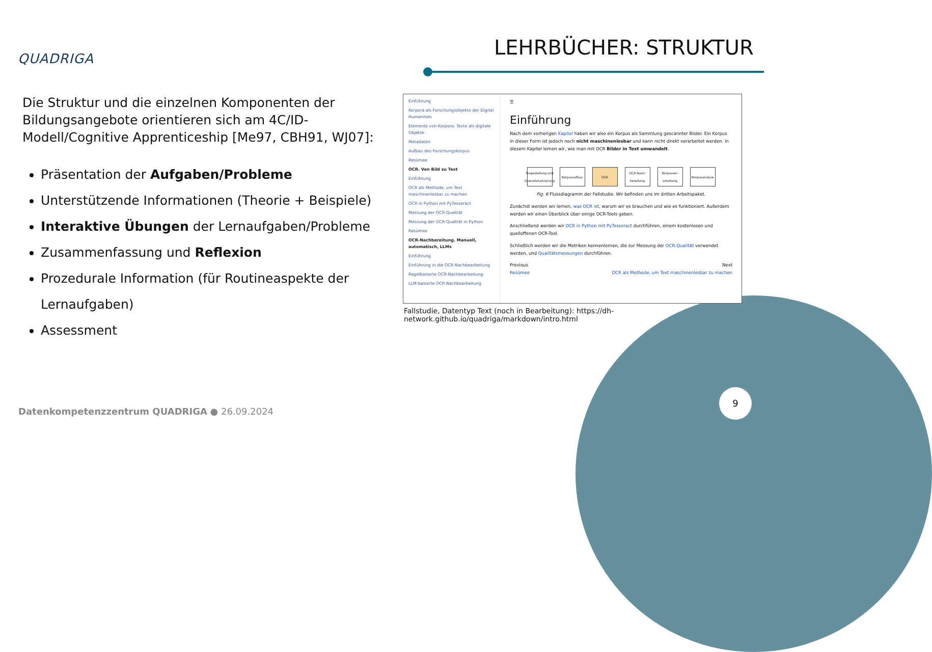QUADRIGA LEHRBÜCHER: STRUKTUR
Die Struktur und die einzelnen Komponenten der Bildungsangebote orientieren sich am 4C/ID-Modell/Cognitive Apprenticeship [Me97, CBH91, WJ07]:
Präsentation der Aufgaben/Probleme
Unterstützende Informationen (Theorie + Beispiele)
Interaktive Übungen der Lernaufgaben/Probleme
Zusammenfassung und Reflexion
Prozedurale Information (für Routineaspekte der Lernaufgaben)
Assessment
Einführung
Korpora als Forschungsobjekte der Digital Humanities
Elemente von Korpora: Texte als digitale Objekte
Metadaten
Aufbau des Forschungskorpus
Resümee
OCR. Von Bild zu Text
Einführung
OCR als Methode, um Text maschinenlesbar zu machen
OCR in Python mit PyTesseract
Messung der OCR-Qualität
Messung der OCR-Qualität in Python
Resümee
OCR-Nachbereitung. Manuell, automatisch, LLMs
Einführung
Einführung in die OCR-Nachbearbeitung
Regelbasierte OCR-Nachbearbeitung
LLM-basierte OCR-Nachbearbeitung
☰
Einführung
Nach dem vorherigen Kapitel haben wir also ein Korpus als Sammlung gescannter Bilder. Ein Korpus in dieser Form ist jedoch noch nicht maschinenlesbar und kann nicht direkt verarbeitet werden. In diesem Kapitel lernen wir, wie man mit OCR Bilder in Text umwandelt.
Fragestellung und Operationalisierung Korpusaufbau OCR OCR-Nach-bereitung Korpusver-arbeitung Korpusanalyse
Fig. 6 Flussdiagramm der Fallstudie. Wir befinden uns im dritten Arbeitspaket.
Zunächst werden wir lernen, was OCR ist, warum wir es brauchen und wie es funktioniert. Außerdem werden wir einen Überblick über einige OCR-Tools geben.
Anschließend werden wir OCR in Python mit PyTesseract durchführen, einem kostenlosen und quelloffenen OCR-Tool.
Schließlich werden wir die Metriken kennenlernen, die zur Messung der OCR-Qualität verwendet werden, und Qualitätsmessungen durchführen.
Previous
Resümee
Next
OCR als Methode, um Text maschinenlesbar zu machen
Fallstudie, Datentyp Text (noch in Bearbeitung): https://dh-network.github.io/quadriga/markdown/intro.html
Datenkompetenzzentrum QUADRIGA ● 26.09.2024
9